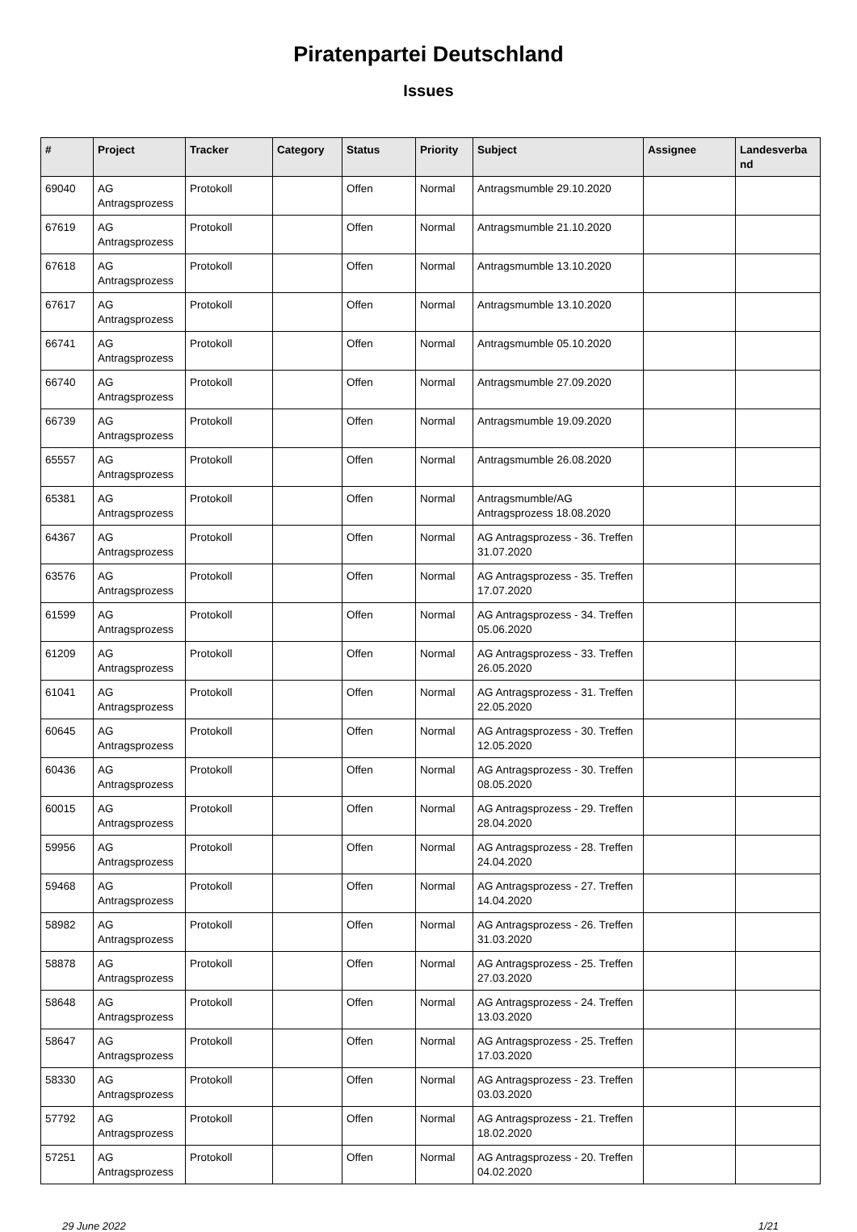Piratenpartei Deutschland
Issues
| # | Project | Tracker | Category | Status | Priority | Subject | Assignee | Landesverba nd |
| --- | --- | --- | --- | --- | --- | --- | --- | --- |
| 69040 | AG Antragsprozess | Protokoll | | Offen | Normal | Antragsmumble 29.10.2020 | | |
| 67619 | AG Antragsprozess | Protokoll | | Offen | Normal | Antragsmumble 21.10.2020 | | |
| 67618 | AG Antragsprozess | Protokoll | | Offen | Normal | Antragsmumble 13.10.2020 | | |
| 67617 | AG Antragsprozess | Protokoll | | Offen | Normal | Antragsmumble 13.10.2020 | | |
| 66741 | AG Antragsprozess | Protokoll | | Offen | Normal | Antragsmumble 05.10.2020 | | |
| 66740 | AG Antragsprozess | Protokoll | | Offen | Normal | Antragsmumble 27.09.2020 | | |
| 66739 | AG Antragsprozess | Protokoll | | Offen | Normal | Antragsmumble 19.09.2020 | | |
| 65557 | AG Antragsprozess | Protokoll | | Offen | Normal | Antragsmumble 26.08.2020 | | |
| 65381 | AG Antragsprozess | Protokoll | | Offen | Normal | Antragsmumble/AG Antragsprozess 18.08.2020 | | |
| 64367 | AG Antragsprozess | Protokoll | | Offen | Normal | AG Antragsprozess - 36. Treffen 31.07.2020 | | |
| 63576 | AG Antragsprozess | Protokoll | | Offen | Normal | AG Antragsprozess - 35. Treffen 17.07.2020 | | |
| 61599 | AG Antragsprozess | Protokoll | | Offen | Normal | AG Antragsprozess - 34. Treffen 05.06.2020 | | |
| 61209 | AG Antragsprozess | Protokoll | | Offen | Normal | AG Antragsprozess - 33. Treffen 26.05.2020 | | |
| 61041 | AG Antragsprozess | Protokoll | | Offen | Normal | AG Antragsprozess - 31. Treffen 22.05.2020 | | |
| 60645 | AG Antragsprozess | Protokoll | | Offen | Normal | AG Antragsprozess - 30. Treffen 12.05.2020 | | |
| 60436 | AG Antragsprozess | Protokoll | | Offen | Normal | AG Antragsprozess - 30. Treffen 08.05.2020 | | |
| 60015 | AG Antragsprozess | Protokoll | | Offen | Normal | AG Antragsprozess - 29. Treffen 28.04.2020 | | |
| 59956 | AG Antragsprozess | Protokoll | | Offen | Normal | AG Antragsprozess - 28. Treffen 24.04.2020 | | |
| 59468 | AG Antragsprozess | Protokoll | | Offen | Normal | AG Antragsprozess - 27. Treffen 14.04.2020 | | |
| 58982 | AG Antragsprozess | Protokoll | | Offen | Normal | AG Antragsprozess - 26. Treffen 31.03.2020 | | |
| 58878 | AG Antragsprozess | Protokoll | | Offen | Normal | AG Antragsprozess - 25. Treffen 27.03.2020 | | |
| 58648 | AG Antragsprozess | Protokoll | | Offen | Normal | AG Antragsprozess - 24. Treffen 13.03.2020 | | |
| 58647 | AG Antragsprozess | Protokoll | | Offen | Normal | AG Antragsprozess - 25. Treffen 17.03.2020 | | |
| 58330 | AG Antragsprozess | Protokoll | | Offen | Normal | AG Antragsprozess - 23. Treffen 03.03.2020 | | |
| 57792 | AG Antragsprozess | Protokoll | | Offen | Normal | AG Antragsprozess - 21. Treffen 18.02.2020 | | |
| 57251 | AG Antragsprozess | Protokoll | | Offen | Normal | AG Antragsprozess - 20. Treffen 04.02.2020 | | |
29 June 2022 1/21